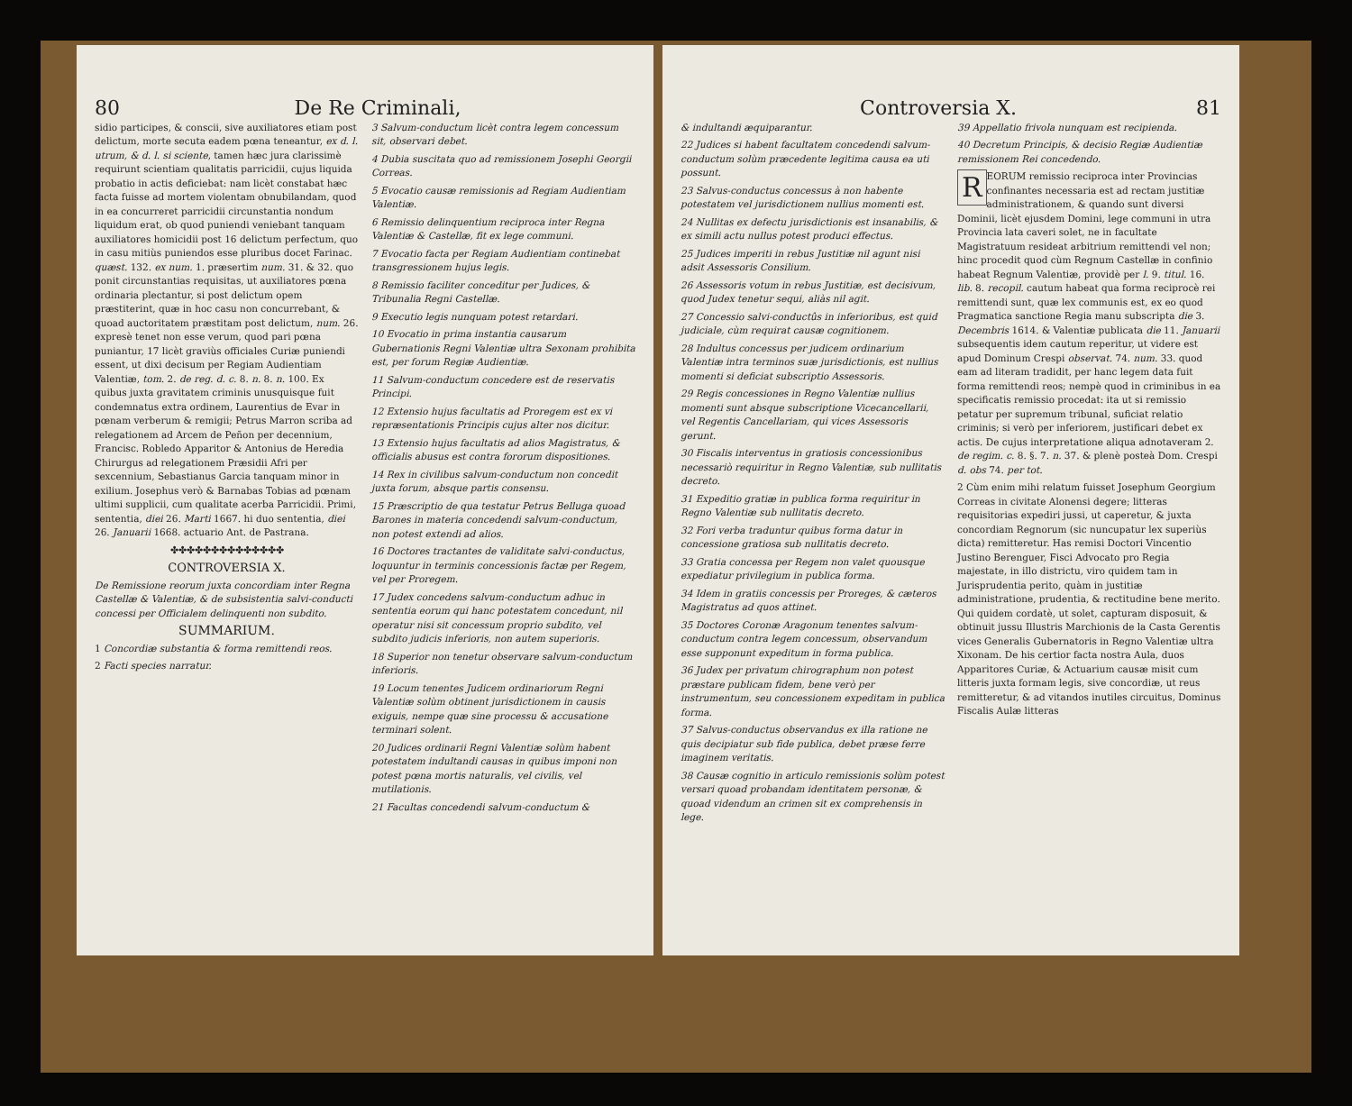80 De Re Criminali,
sidio participes, & conscii, sive auxiliatores etiam post delictum, morte secuta eadem pœna teneantur, ex d. l. utrum, & d. l. si sciente, tamen hæc jura clarissimè requirunt scientiam qualitatis parricidii, cujus liquida probatio in actis deficiebat: nam licèt constabat hæc facta fuisse ad mortem violentam obnubilandam, quod in ea concurreret parricidii circunstantia nondum liquidum erat, ob quod puniendi veniebant tanquam auxiliatores homicidii post 16 delictum perfectum, quo in casu mitiùs puniendos esse pluribus docet Farinac. quæst. 132. ex num. 1. præsertim num. 31. & 32. quo ponit circunstantias requisitas, ut auxiliatores pœna ordinaria plectantur, si post delictum opem præstiterint, quæ in hoc casu non concurrebant, & quoad auctoritatem præstitam post delictum, num. 26. expresè tenet non esse verum, quod pari pœna puniantur, 17 licèt graviùs officiales Curiæ puniendi essent, ut dixi decisum per Regiam Audientiam Valentiæ, tom. 2. de reg. d. c. 8. n. 8. n. 100. Ex quibus juxta gravitatem criminis unusquisque fuit condemnatus extra ordinem, Laurentius de Evar in pœnam verberum & remigii; Petrus Marron scriba ad relegationem ad Arcem de Peñon per decennium, Francisc. Robledo Apparitor & Antonius de Heredia Chirurgus ad relegationem Præsidii Afri per sexcennium, Sebastianus Garcia tanquam minor in exilium. Josephus verò & Barnabas Tobias ad pœnam ultimi supplicii, cum qualitate acerba Parricidii. Primi, sententia, diei 26. Marti 1667. hi duo sententia, diei 26. Januarii 1668. actuario Ant. de Pastrana.
✤✤✤✤✤✤✤✤✤✤✤✤✤✤
CONTROVERSIA X.
De Remissione reorum juxta concordiam inter Regna Castellæ & Valentiæ, & de subsistentia salvi-conducti concessi per Officialem delinquenti non subdito.
SUMMARIUM.
1 Concordiæ substantia & forma remittendi reos.
2 Facti species narratur.
3 Salvum-conductum licèt contra legem concessum sit, observari debet.
4 Dubia suscitata quo ad remissionem Josephi Georgii Correas.
5 Evocatio causæ remissionis ad Regiam Audientiam Valentiæ.
6 Remissio delinquentium reciproca inter Regna Valentiæ & Castellæ, fit ex lege communi.
7 Evocatio facta per Regiam Audientiam continebat transgressionem hujus legis.
8 Remissio faciliter conceditur per Judices, & Tribunalia Regni Castellæ.
9 Executio legis nunquam potest retardari.
10 Evocatio in prima instantia causarum Gubernationis Regni Valentiæ ultra Sexonam prohibita est, per forum Regiæ Audientiæ.
11 Salvum-conductum concedere est de reservatis Principi.
12 Extensio hujus facultatis ad Proregem est ex vi repræsentationis Principis cujus alter nos dicitur.
13 Extensio hujus facultatis ad alios Magistratus, & officialis abusus est contra fororum dispositiones.
14 Rex in civilibus salvum-conductum non concedit juxta forum, absque partis consensu.
15 Præscriptio de qua testatur Petrus Belluga quoad Barones in materia concedendi salvum-conductum, non potest extendi ad alios.
16 Doctores tractantes de validitate salvi-conductus, loquuntur in terminis concessionis factæ per Regem, vel per Proregem.
17 Judex concedens salvum-conductum adhuc in sententia eorum qui hanc potestatem concedunt, nil operatur nisi sit concessum proprio subdito, vel subdito judicis inferioris, non autem superioris.
18 Superior non tenetur observare salvum-conductum inferioris.
19 Locum tenentes Judicem ordinariorum Regni Valentiæ solùm obtinent jurisdictionem in causis exiguis, nempe quæ sine processu & accusatione terminari solent.
20 Judices ordinarii Regni Valentiæ solùm habent potestatem indultandi causas in quibus imponi non potest pœna mortis naturalis, vel civilis, vel mutilationis.
21 Facultas concedendi salvum-conductum &
Controversia X. 81
& indultandi æquiparantur.
22 Judices si habent facultatem concedendi salvum-conductum solùm præcedente legitima causa ea uti possunt.
23 Salvus-conductus concessus à non habente potestatem vel jurisdictionem nullius momenti est.
24 Nullitas ex defectu jurisdictionis est insanabilis, & ex simili actu nullus potest produci effectus.
25 Judices imperiti in rebus Justitiæ nil agunt nisi adsit Assessoris Consilium.
26 Assessoris votum in rebus Justitiæ, est decisivum, quod Judex tenetur sequi, aliàs nil agit.
27 Concessio salvi-conductûs in inferioribus, est quid judiciale, cùm requirat causæ cognitionem.
28 Indultus concessus per judicem ordinarium Valentiæ intra terminos suæ jurisdictionis, est nullius momenti si deficiat subscriptio Assessoris.
29 Regis concessiones in Regno Valentiæ nullius momenti sunt absque subscriptione Vicecancellarii, vel Regentis Cancellariam, qui vices Assessoris gerunt.
30 Fiscalis interventus in gratiosis concessionibus necessariò requiritur in Regno Valentiæ, sub nullitatis decreto.
31 Expeditio gratiæ in publica forma requiritur in Regno Valentiæ sub nullitatis decreto.
32 Fori verba traduntur quibus forma datur in concessione gratiosa sub nullitatis decreto.
33 Gratia concessa per Regem non valet quousque expediatur privilegium in publica forma.
34 Idem in gratiis concessis per Proreges, & cæteros Magistratus ad quos attinet.
35 Doctores Coronæ Aragonum tenentes salvum-conductum contra legem concessum, observandum esse supponunt expeditum in forma publica.
36 Judex per privatum chirographum non potest præstare publicam fidem, bene verò per instrumentum, seu concessionem expeditam in publica forma.
37 Salvus-conductus observandus ex illa ratione ne quis decipiatur sub fide publica, debet præse ferre imaginem veritatis.
38 Causæ cognitio in articulo remissionis solùm potest versari quoad probandam identitatem personæ, & quoad videndum an crimen sit ex comprehensis in lege.
39 Appellatio frivola nunquam est recipienda.
40 Decretum Principis, & decisio Regiæ Audientiæ remissionem Rei concedendo.
REORUM remissio reciproca inter Provincias confinantes necessaria est ad rectam justitiæ administrationem, & quando sunt diversi Dominii, licèt ejusdem Domini, lege communi in utra Provincia lata caveri solet, ne in facultate Magistratuum resideat arbitrium remittendi vel non; hinc procedit quod cùm Regnum Castellæ in confinio habeat Regnum Valentiæ, providè per l. 9. titul. 16. lib. 8. recopil. cautum habeat qua forma reciprocè rei remittendi sunt, quæ lex communis est, ex eo quod Pragmatica sanctione Regia manu subscripta die 3. Decembris 1614. & Valentiæ publicata die 11. Januarii subsequentis idem cautum reperitur, ut videre est apud Dominum Crespi observat. 74. num. 33. quod eam ad literam tradidit, per hanc legem data fuit forma remittendi reos; nempè quod in criminibus in ea specificatis remissio procedat: ita ut si remissio petatur per supremum tribunal, suficiat relatio criminis; si verò per inferiorem, justificari debet ex actis. De cujus interpretatione aliqua adnotaveram 2. de regim. c. 8. §. 7. n. 37. & plenè posteà Dom. Crespi d. obs 74. per tot.
2 Cùm enim mihi relatum fuisset Josephum Georgium Correas in civitate Alonensi degere; litteras requisitorias expediri jussi, ut caperetur, & juxta concordiam Regnorum (sic nuncupatur lex superiùs dicta) remitteretur. Has remisi Doctori Vincentio Justino Berenguer, Fisci Advocato pro Regia majestate, in illo districtu, viro quidem tam in Jurisprudentia perito, quàm in justitiæ administratione, prudentia, & rectitudine bene merito. Qui quidem cordatè, ut solet, capturam disposuit, & obtinuit jussu Illustris Marchionis de la Casta Gerentis vices Generalis Gubernatoris in Regno Valentiæ ultra Xixonam. De his certior facta nostra Aula, duos Apparitores Curiæ, & Actuarium causæ misit cum litteris juxta formam legis, sive concordiæ, ut reus remitteretur, & ad vitandos inutiles circuitus, Dominus Fiscalis Aulæ litteras